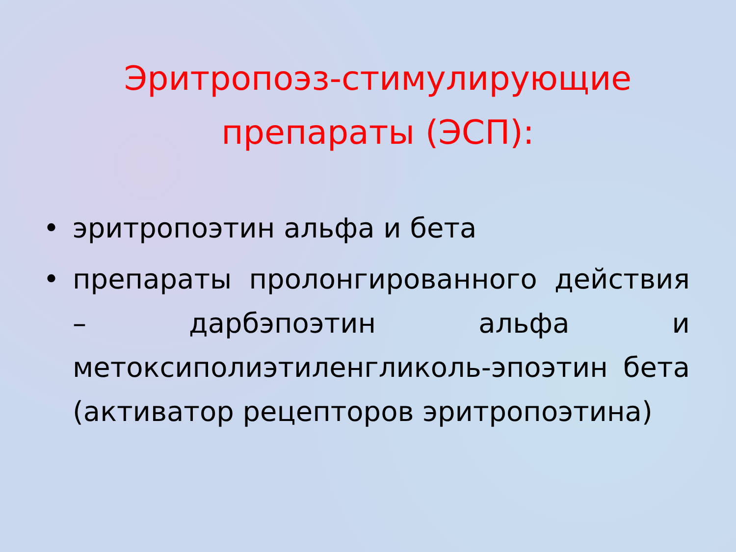Эритропоэз-стимулирующие препараты (ЭСП):
• эритропоэтин альфа и бета
• препараты пролонгированного действия – дарбэпоэтин альфа и метоксиполиэтиленгликоль-эпоэтин бета (активатор рецепторов эритропоэтина)